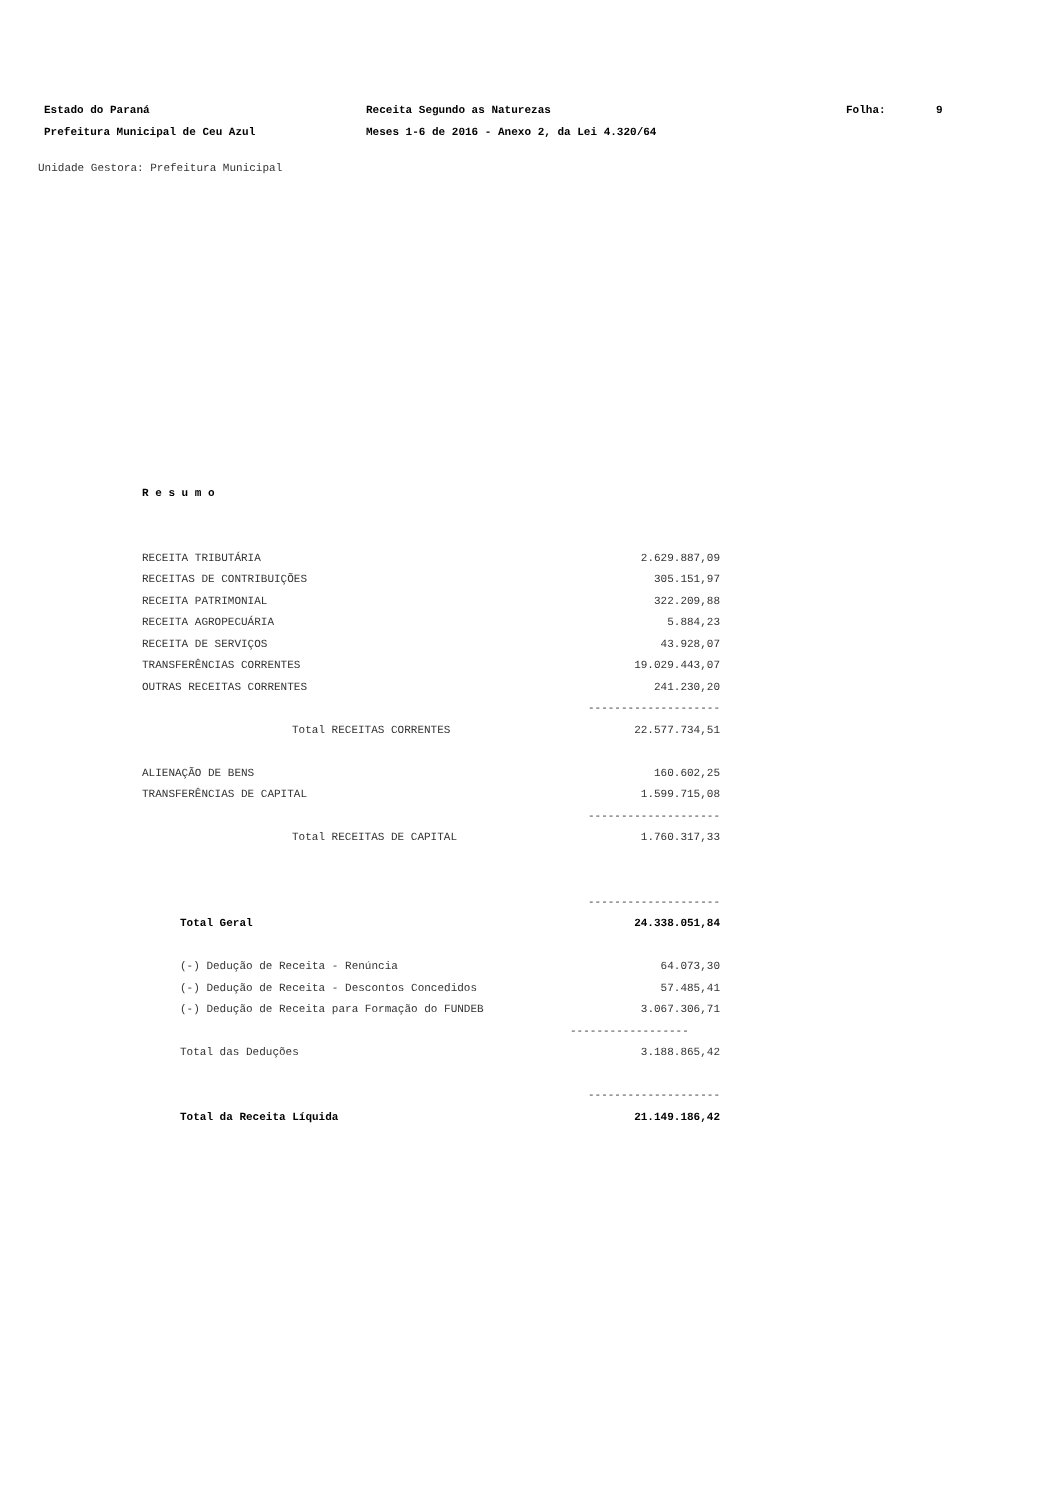| Estado do Paraná | Receita Segundo as Naturezas | Folha: | 9 |
| Prefeitura Municipal de Ceu Azul | Meses 1-6 de 2016 - Anexo 2, da Lei 4.320/64 | | |
Unidade Gestora: Prefeitura Municipal
R e s u m o
| RECEITA TRIBUTÁRIA | 2.629.887,09 |
| RECEITAS DE CONTRIBUIÇÕES | 305.151,97 |
| RECEITA PATRIMONIAL | 322.209,88 |
| RECEITA AGROPECUÁRIA | 5.884,23 |
| RECEITA DE SERVIÇOS | 43.928,07 |
| TRANSFERÊNCIAS CORRENTES | 19.029.443,07 |
| OUTRAS RECEITAS CORRENTES | 241.230,20 |
| | -------------------- |
| Total RECEITAS CORRENTES | 22.577.734,51 |
| ALIENAÇÃO DE BENS | 160.602,25 |
| TRANSFERÊNCIAS DE CAPITAL | 1.599.715,08 |
| | -------------------- |
| Total RECEITAS DE CAPITAL | 1.760.317,33 |
| | -------------------- |
| Total Geral | 24.338.051,84 |
| (-) Dedução de Receita - Renúncia | 64.073,30 |
| (-) Dedução de Receita - Descontos Concedidos | 57.485,41 |
| (-) Dedução de Receita para Formação do FUNDEB | 3.067.306,71 |
| | ------------------ |
| Total das Deduções | 3.188.865,42 |
| | -------------------- |
| Total da Receita Líquida | 21.149.186,42 |